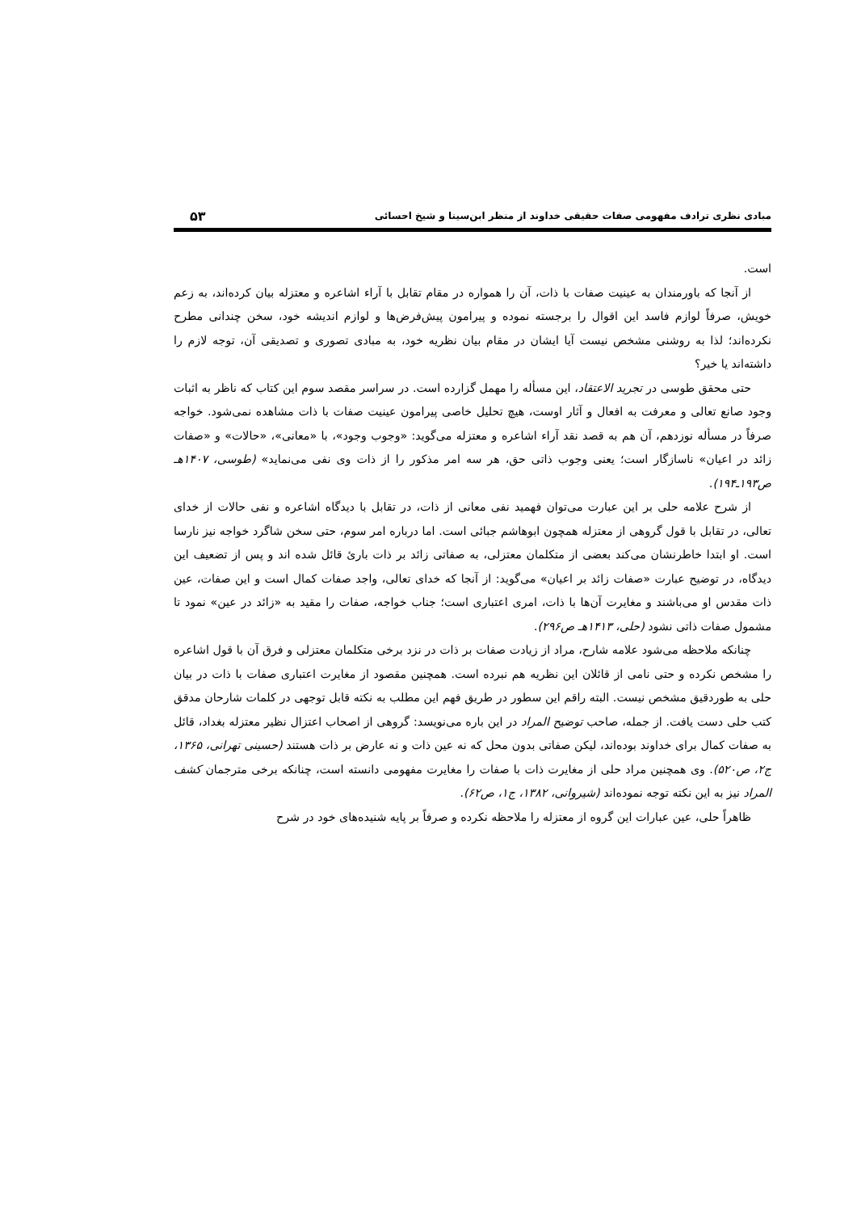مبادی نظری ترادف مفهومی صفات حقیقی خداوند از منظر ابن‌سینا و شیخ احسائی ۵۳
است.
از آنجا که باورمندان به عینیت صفات با ذات، آن را همواره در مقام تقابل با آراء اشاعره و معتزله بیان کرده‌اند، به زعم خویش، صرفاً لوازم فاسد این اقوال را برجسته نموده و پیرامون پیش‌فرض‌ها و لوازم اندیشه خود، سخن چندانی مطرح نکرده‌اند؛ لذا به روشنی مشخص نیست آیا ایشان در مقام بیان نظریه خود، به مبادی تصوری و تصدیقی آن، توجه لازم را داشته‌اند یا خیر؟
حتی محقق طوسی در تجرید الاعتقاد، این مسأله را مهمل گزارده است. در سراسر مقصد سوم این کتاب که ناظر به اثبات وجود صانع تعالی و معرفت به افعال و آثار اوست، هیچ تحلیل خاصی پیرامون عینیت صفات با ذات مشاهده نمی‌شود. خواجه صرفاً در مسأله نوزدهم، آن هم به قصد نقد آراء اشاعره و معتزله می‌گوید: «وجوب وجود»، با «معانی»، «حالات» و «صفات زائد در اعیان» ناسازگار است؛ یعنی وجوب ذاتی حق، هر سه امر مذکور را از ذات وی نفی می‌نماید» (طوسی، ۱۴۰۷هـ ص۱۹۳ـ۱۹۴).
از شرح علامه حلی بر این عبارت می‌توان فهمید نفی معانی از ذات، در تقابل با دیدگاه اشاعره و نفی حالات از خدای تعالی، در تقابل با قول گروهی از معتزله همچون ابوهاشم جبائی است. اما درباره امر سوم، حتی سخن شاگرد خواجه نیز نارسا است. او ابتدا خاطرنشان می‌کند بعضی از متکلمان معتزلی، به صفاتی زائد بر ذات باریٔ قائل شده اند و پس از تضعیف این دیدگاه، در توضیح عبارت «صفات زائد بر اعیان» می‌گوید: از آنجا که خدای تعالی، واجد صفات کمال است و این صفات، عین ذات مقدس او می‌باشند و مغایرت آن‌ها با ذات، امری اعتباری است؛ جناب خواجه، صفات را مقید به «زائد در عین» نمود تا مشمول صفات ذاتی نشود (حلی، ۱۴۱۳هـ ص۲۹۶).
چنانکه ملاحظه می‌شود علامه شارح، مراد از زیادت صفات بر ذات در نزد برخی متکلمان معتزلی و فرق آن با قول اشاعره را مشخص نکرده و حتی نامی از قائلان این نظریه هم نبرده است. همچنین مقصود از مغایرت اعتباری صفات با ذات در بیان حلی به طوردقیق مشخص نیست. البته راقم این سطور در طریق فهم این مطلب به نکته قابل توجهی در کلمات شارحان مدقق کتب حلی دست یافت. از جمله، صاحب توضیح المراد در این باره می‌نویسد: گروهی از اصحاب اعتزال نظیر معتزله بغداد، قائل به صفات کمال برای خداوند بوده‌اند، لیکن صفاتی بدون محل که نه عین ذات و نه عارض بر ذات هستند (حسینی تهرانی، ۱۳۶۵، ج۲، ص۵۲۰). وی همچنین مراد حلی از مغایرت ذات با صفات را مغایرت مفهومی دانسته است، چنانکه برخی مترجمان کشف المراد نیز به این نکته توجه نموده‌اند (شیروانی، ۱۳۸۲، ج۱، ص۶۲).
ظاهراً حلی، عین عبارات این گروه از معتزله را ملاحظه نکرده و صرفاً بر پایه شنیده‌های خود در شرح